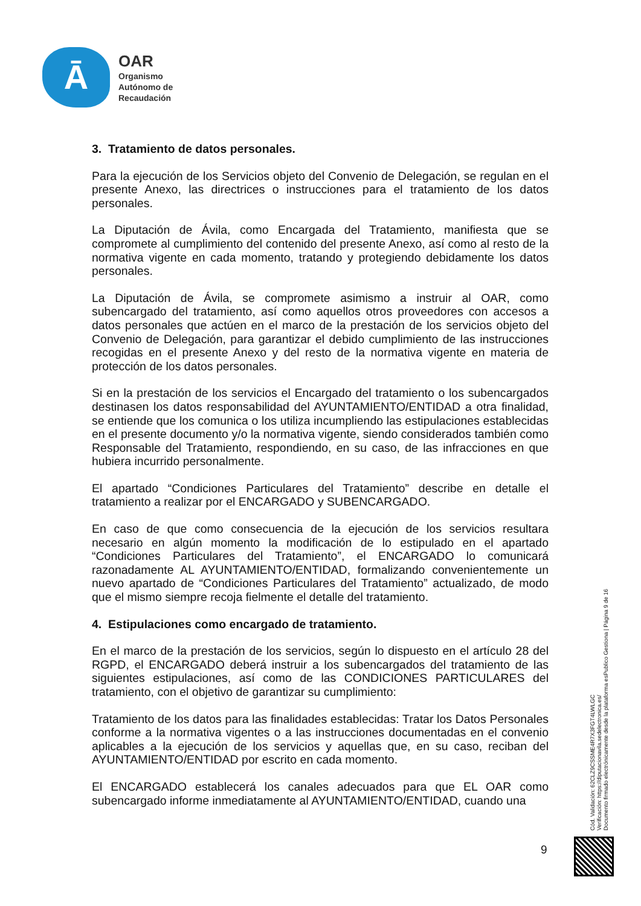Ā
OAR
Organismo
Autónomo de
Recaudación
3. Tratamiento de datos personales.
Para la ejecución de los Servicios objeto del Convenio de Delegación, se regulan en el presente Anexo, las directrices o instrucciones para el tratamiento de los datos personales.
La Diputación de Ávila, como Encargada del Tratamiento, manifiesta que se compromete al cumplimiento del contenido del presente Anexo, así como al resto de la normativa vigente en cada momento, tratando y protegiendo debidamente los datos personales.
La Diputación de Ávila, se compromete asimismo a instruir al OAR, como subencargado del tratamiento, así como aquellos otros proveedores con accesos a datos personales que actúen en el marco de la prestación de los servicios objeto del Convenio de Delegación, para garantizar el debido cumplimiento de las instrucciones recogidas en el presente Anexo y del resto de la normativa vigente en materia de protección de los datos personales.
Si en la prestación de los servicios el Encargado del tratamiento o los subencargados destinasen los datos responsabilidad del AYUNTAMIENTO/ENTIDAD a otra finalidad, se entiende que los comunica o los utiliza incumpliendo las estipulaciones establecidas en el presente documento y/o la normativa vigente, siendo considerados también como Responsable del Tratamiento, respondiendo, en su caso, de las infracciones en que hubiera incurrido personalmente.
El apartado “Condiciones Particulares del Tratamiento” describe en detalle el tratamiento a realizar por el ENCARGADO y SUBENCARGADO.
En caso de que como consecuencia de la ejecución de los servicios resultara necesario en algún momento la modificación de lo estipulado en el apartado “Condiciones Particulares del Tratamiento”, el ENCARGADO lo comunicará razonadamente AL AYUNTAMIENTO/ENTIDAD, formalizando convenientemente un nuevo apartado de “Condiciones Particulares del Tratamiento” actualizado, de modo que el mismo siempre recoja fielmente el detalle del tratamiento.
4. Estipulaciones como encargado de tratamiento.
En el marco de la prestación de los servicios, según lo dispuesto en el artículo 28 del RGPD, el ENCARGADO deberá instruir a los subencargados del tratamiento de las siguientes estipulaciones, así como de las CONDICIONES PARTICULARES del tratamiento, con el objetivo de garantizar su cumplimiento:
Tratamiento de los datos para las finalidades establecidas: Tratar los Datos Personales conforme a la normativa vigentes o a las instrucciones documentadas en el convenio aplicables a la ejecución de los servicios y aquellas que, en su caso, reciban del AYUNTAMIENTO/ENTIDAD por escrito en cada momento.
El ENCARGADO establecerá los canales adecuados para que EL OAR como subencargado informe inmediatamente al AYUNTAMIENTO/ENTIDAD, cuando una
9
Cód. Validación: 62CLZ9CSSME4R7X3FGT4LWLGC
Verificación: https://diputacionavila.sedelectronica.es/
Documento firmado electrónicamente desde la plataforma esPublico Gestiona | Página 9 de 16